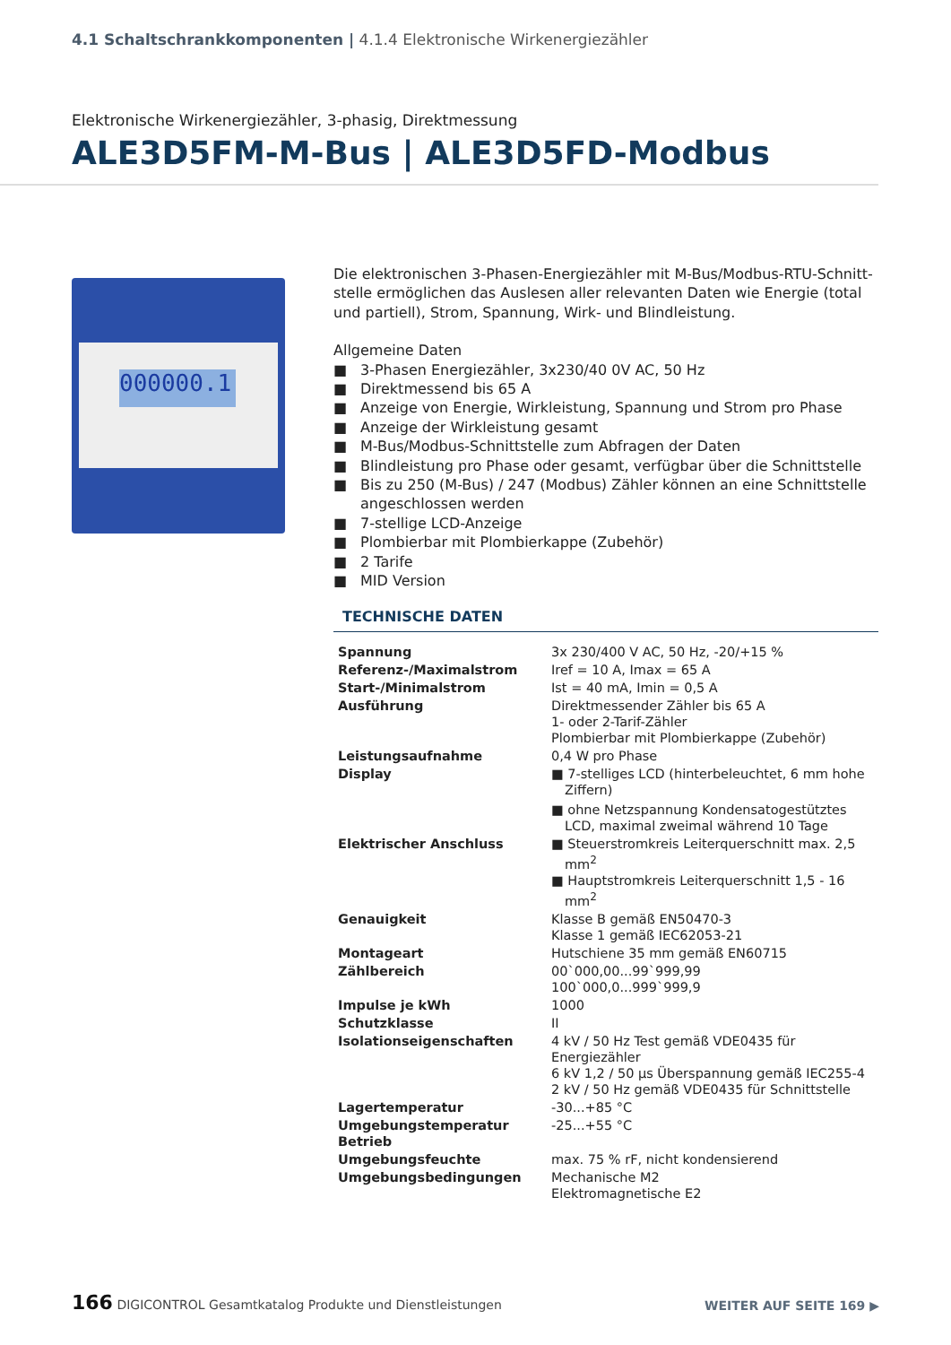4.1 Schaltschrankkomponenten | 4.1.4 Elektronische Wirkenergiezähler
Elektronische Wirkenergiezähler, 3-phasig, Direktmessung
ALE3D5FM-M-Bus | ALE3D5FD-Modbus
000000.1
Die elektronischen 3-Phasen-Energiezähler mit M-Bus/Modbus-RTU-Schnitt­stelle ermöglichen das Auslesen aller relevanten Daten wie Energie (total und partiell), Strom, Spannung, Wirk- und Blindleistung.
Allgemeine Daten
■ 3-Phasen Energiezähler, 3x230/40 0V AC, 50 Hz
■ Direktmessend bis 65 A
■ Anzeige von Energie, Wirkleistung, Spannung und Strom pro Phase
■ Anzeige der Wirkleistung gesamt
■ M-Bus/Modbus-Schnittstelle zum Abfragen der Daten
■ Blindleistung pro Phase oder gesamt, verfügbar über die Schnittstelle
■ Bis zu 250 (M-Bus) / 247 (Modbus) Zähler können an eine Schnittstelle angeschlossen werden
■ 7-stellige LCD-Anzeige
■ Plombierbar mit Plombierkappe (Zubehör)
■ 2 Tarife
■ MID Version
TECHNISCHE DATEN
| Spannung | 3x 230/400 V AC, 50 Hz, -20/+15 % |
| Referenz-/Maximalstrom | Iref = 10 A, Imax = 65 A |
| Start-/Minimalstrom | Ist = 40 mA, Imin = 0,5 A |
| Ausführung | Direktmessender Zähler bis 65 A 1- oder 2-Tarif-Zähler Plombierbar mit Plombierkappe (Zubehör) |
| Leistungsaufnahme | 0,4 W pro Phase |
| Display | ■ 7-stelliges LCD (hinterbeleuchtet, 6 mm hohe Ziffern) ■ ohne Netzspannung Kondensatogestütztes LCD, maximal zweimal während 10 Tage |
| Elektrischer Anschluss | ■ Steuerstromkreis Leiterquerschnitt max. 2,5 mm<sup>2</sup> ■ Hauptstromkreis Leiterquerschnitt 1,5 - 16 mm<sup>2</sup> |
| Genauigkeit | Klasse B gemäß EN50470-3 Klasse 1 gemäß IEC62053-21 |
| Montageart | Hutschiene 35 mm gemäß EN60715 |
| Zählbereich | 00`000,00...99`999,99 100`000,0...999`999,9 |
| Impulse je kWh | 1000 |
| Schutzklasse | II |
| Isolationseigenschaften | 4 kV / 50 Hz Test gemäß VDE0435 für Energiezähler 6 kV 1,2 / 50 μs Überspannung gemäß IEC255-4 2 kV / 50 Hz gemäß VDE0435 für Schnittstelle |
| Lagertemperatur | -30...+85 °C |
| Umgebungstemperatur Betrieb | -25...+55 °C |
| Umgebungsfeuchte | max. 75 % rF, nicht kondensierend |
| Umgebungsbedingungen | Mechanische M2 Elektromagnetische E2 |
166 DIGICONTROL Gesamtkatalog Produkte und Dienstleistungen
WEITER AUF SEITE 169 ▶